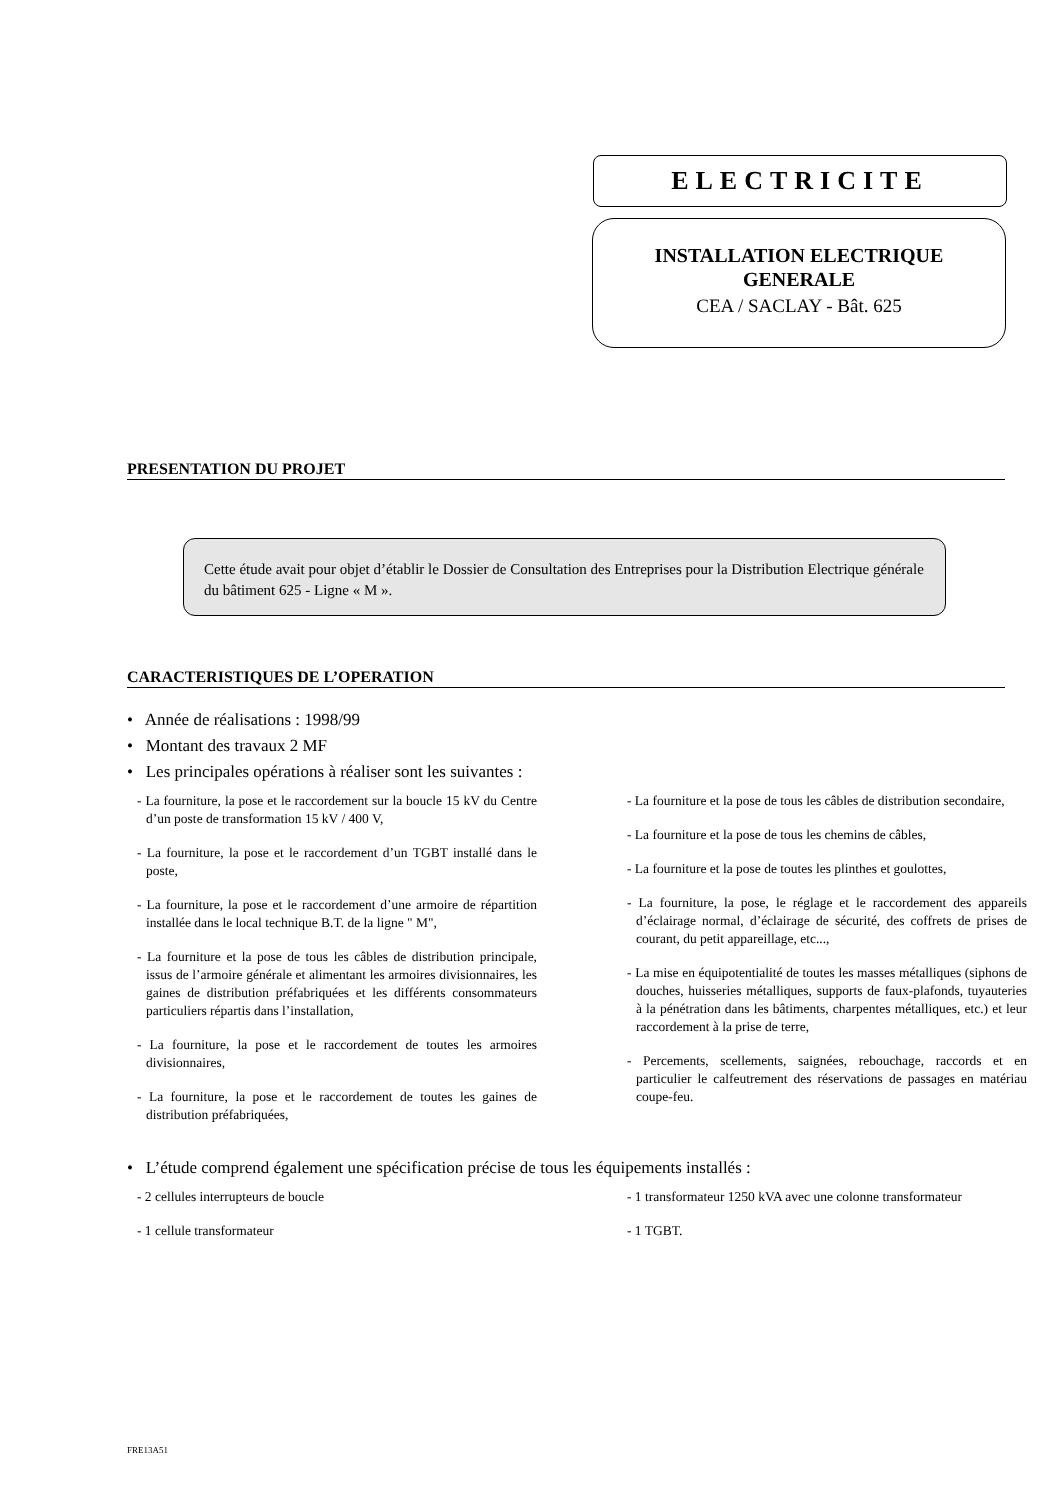ELECTRICITE
INSTALLATION ELECTRIQUE
GENERALE
CEA / SACLAY - Bât. 625
PRESENTATION DU PROJET
Cette étude avait pour objet d’établir le Dossier de Consultation des Entreprises pour la Distribution Electrique générale du bâtiment 625 - Ligne « M ».
CARACTERISTIQUES DE L’OPERATION
• Année de réalisations : 1998/99
• Montant des travaux 2 MF
• Les principales opérations à réaliser sont les suivantes :
- La fourniture, la pose et le raccordement sur la boucle 15 kV du Centre d’un poste de transformation 15 kV / 400 V,
- La fourniture, la pose et le raccordement d’un TGBT installé dans le poste,
- La fourniture, la pose et le raccordement d’une armoire de répartition installée dans le local technique B.T. de la ligne " M",
- La fourniture et la pose de tous les câbles de distribution principale, issus de l’armoire générale et alimentant les armoires divisionnaires, les gaines de distribution préfabriquées et les différents consommateurs particuliers répartis dans l’installation,
- La fourniture, la pose et le raccordement de toutes les armoires divisionnaires,
- La fourniture, la pose et le raccordement de toutes les gaines de distribution préfabriquées,
- La fourniture et la pose de tous les câbles de distribution secondaire,
- La fourniture et la pose de tous les chemins de câbles,
- La fourniture et la pose de toutes les plinthes et goulottes,
- La fourniture, la pose, le réglage et le raccordement des appareils d’éclairage normal, d’éclairage de sécurité, des coffrets de prises de courant, du petit appareillage, etc...,
- La mise en équipotentialité de toutes les masses métalliques (siphons de douches, huisseries métalliques, supports de faux-plafonds, tuyauteries à la pénétration dans les bâtiments, charpentes métalliques, etc.) et leur raccordement à la prise de terre,
- Percements, scellements, saignées, rebouchage, raccords et en particulier le calfeutrement des réservations de passages en matériau coupe-feu.
• L’étude comprend également une spécification précise de tous les équipements installés :
- 2 cellules interrupteurs de boucle
- 1 cellule transformateur
- 1 transformateur 1250 kVA avec une colonne transformateur
- 1 TGBT.
FRE13A51